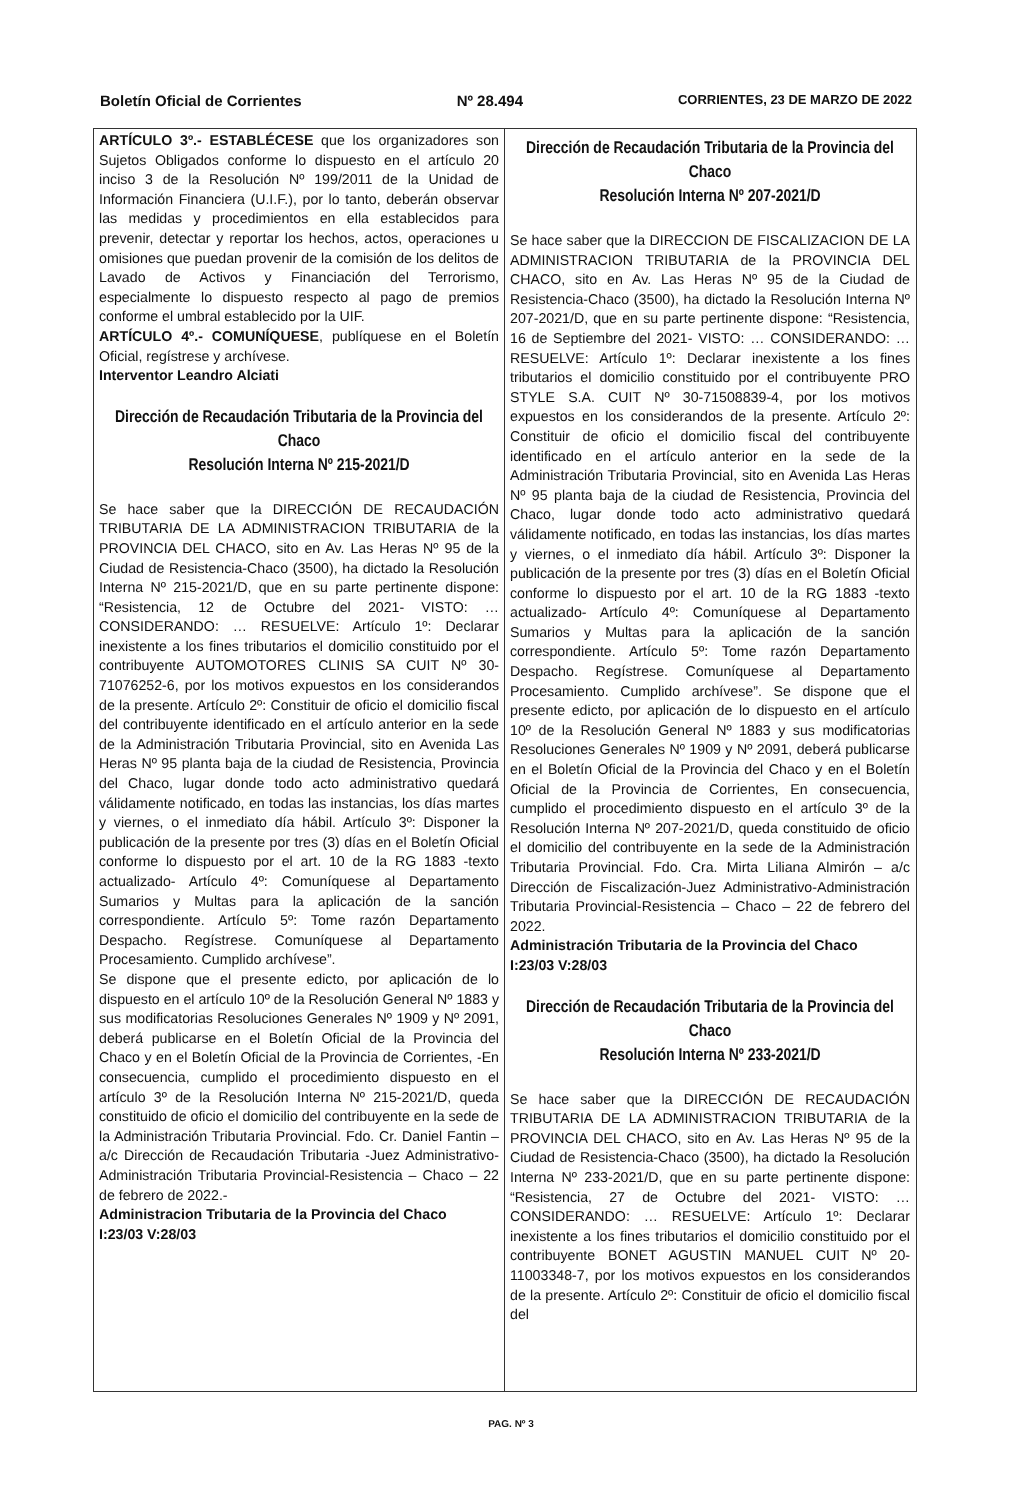Boletín Oficial de Corrientes Nº 28.494 CORRIENTES, 23 DE MARZO DE 2022
ARTÍCULO 3º.- ESTABLÉCESE que los organizadores son Sujetos Obligados conforme lo dispuesto en el artículo 20 inciso 3 de la Resolución Nº 199/2011 de la Unidad de Información Financiera (U.I.F.), por lo tanto, deberán observar las medidas y procedimientos en ella establecidos para prevenir, detectar y reportar los hechos, actos, operaciones u omisiones que puedan provenir de la comisión de los delitos de Lavado de Activos y Financiación del Terrorismo, especialmente lo dispuesto respecto al pago de premios conforme el umbral establecido por la UIF.
ARTÍCULO 4º.- COMUNÍQUESE, publíquese en el Boletín Oficial, regístrese y archívese.
Interventor Leandro Alciati
Dirección de Recaudación Tributaria de la Provincia del Chaco
Resolución Interna Nº 215-2021/D
Se hace saber que la DIRECCIÓN DE RECAUDACIÓN TRIBUTARIA DE LA ADMINISTRACION TRIBUTARIA de la PROVINCIA DEL CHACO, sito en Av. Las Heras Nº 95 de la Ciudad de Resistencia-Chaco (3500), ha dictado la Resolución Interna Nº 215-2021/D, que en su parte pertinente dispone: “Resistencia, 12 de Octubre del 2021- VISTO: … CONSIDERANDO: … RESUELVE: Artículo 1º: Declarar inexistente a los fines tributarios el domicilio constituido por el contribuyente AUTOMOTORES CLINIS SA CUIT Nº 30-71076252-6, por los motivos expuestos en los considerandos de la presente. Artículo 2º: Constituir de oficio el domicilio fiscal del contribuyente identificado en el artículo anterior en la sede de la Administración Tributaria Provincial, sito en Avenida Las Heras Nº 95 planta baja de la ciudad de Resistencia, Provincia del Chaco, lugar donde todo acto administrativo quedará válidamente notificado, en todas las instancias, los días martes y viernes, o el inmediato día hábil. Artículo 3º: Disponer la publicación de la presente por tres (3) días en el Boletín Oficial conforme lo dispuesto por el art. 10 de la RG 1883 -texto actualizado- Artículo 4º: Comuníquese al Departamento Sumarios y Multas para la aplicación de la sanción correspondiente. Artículo 5º: Tome razón Departamento Despacho. Regístrese. Comuníquese al Departamento Procesamiento. Cumplido archívese”.
Se dispone que el presente edicto, por aplicación de lo dispuesto en el artículo 10º de la Resolución General Nº 1883 y sus modificatorias Resoluciones Generales Nº 1909 y Nº 2091, deberá publicarse en el Boletín Oficial de la Provincia del Chaco y en el Boletín Oficial de la Provincia de Corrientes, -En consecuencia, cumplido el procedimiento dispuesto en el artículo 3º de la Resolución Interna Nº 215-2021/D, queda constituido de oficio el domicilio del contribuyente en la sede de la Administración Tributaria Provincial. Fdo. Cr. Daniel Fantin – a/c Dirección de Recaudación Tributaria -Juez Administrativo-Administración Tributaria Provincial-Resistencia – Chaco – 22 de febrero de 2022.-
Administracion Tributaria de la Provincia del Chaco
I:23/03 V:28/03
Dirección de Recaudación Tributaria de la Provincia del Chaco
Resolución Interna Nº 207-2021/D
Se hace saber que la DIRECCION DE FISCALIZACION DE LA ADMINISTRACION TRIBUTARIA de la PROVINCIA DEL CHACO, sito en Av. Las Heras Nº 95 de la Ciudad de Resistencia-Chaco (3500), ha dictado la Resolución Interna Nº 207-2021/D, que en su parte pertinente dispone: “Resistencia, 16 de Septiembre del 2021- VISTO: … CONSIDERANDO: … RESUELVE: Artículo 1º: Declarar inexistente a los fines tributarios el domicilio constituido por el contribuyente PRO STYLE S.A. CUIT Nº 30-71508839-4, por los motivos expuestos en los considerandos de la presente. Artículo 2º: Constituir de oficio el domicilio fiscal del contribuyente identificado en el artículo anterior en la sede de la Administración Tributaria Provincial, sito en Avenida Las Heras Nº 95 planta baja de la ciudad de Resistencia, Provincia del Chaco, lugar donde todo acto administrativo quedará válidamente notificado, en todas las instancias, los días martes y viernes, o el inmediato día hábil. Artículo 3º: Disponer la publicación de la presente por tres (3) días en el Boletín Oficial conforme lo dispuesto por el art. 10 de la RG 1883 -texto actualizado- Artículo 4º: Comuníquese al Departamento Sumarios y Multas para la aplicación de la sanción correspondiente. Artículo 5º: Tome razón Departamento Despacho. Regístrese. Comuníquese al Departamento Procesamiento. Cumplido archívese”. Se dispone que el presente edicto, por aplicación de lo dispuesto en el artículo 10º de la Resolución General Nº 1883 y sus modificatorias Resoluciones Generales Nº 1909 y Nº 2091, deberá publicarse en el Boletín Oficial de la Provincia del Chaco y en el Boletín Oficial de la Provincia de Corrientes, En consecuencia, cumplido el procedimiento dispuesto en el artículo 3º de la Resolución Interna Nº 207-2021/D, queda constituido de oficio el domicilio del contribuyente en la sede de la Administración Tributaria Provincial. Fdo. Cra. Mirta Liliana Almirón – a/c Dirección de Fiscalización-Juez Administrativo-Administración Tributaria Provincial-Resistencia – Chaco – 22 de febrero del 2022.
Administración Tributaria de la Provincia del Chaco
I:23/03 V:28/03
Dirección de Recaudación Tributaria de la Provincia del Chaco
Resolución Interna Nº 233-2021/D
Se hace saber que la DIRECCIÓN DE RECAUDACIÓN TRIBUTARIA DE LA ADMINISTRACION TRIBUTARIA de la PROVINCIA DEL CHACO, sito en Av. Las Heras Nº 95 de la Ciudad de Resistencia-Chaco (3500), ha dictado la Resolución Interna Nº 233-2021/D, que en su parte pertinente dispone: “Resistencia, 27 de Octubre del 2021- VISTO: … CONSIDERANDO: … RESUELVE: Artículo 1º: Declarar inexistente a los fines tributarios el domicilio constituido por el contribuyente BONET AGUSTIN MANUEL CUIT Nº 20-11003348-7, por los motivos expuestos en los considerandos de la presente. Artículo 2º: Constituir de oficio el domicilio fiscal del
PAG. Nº 3